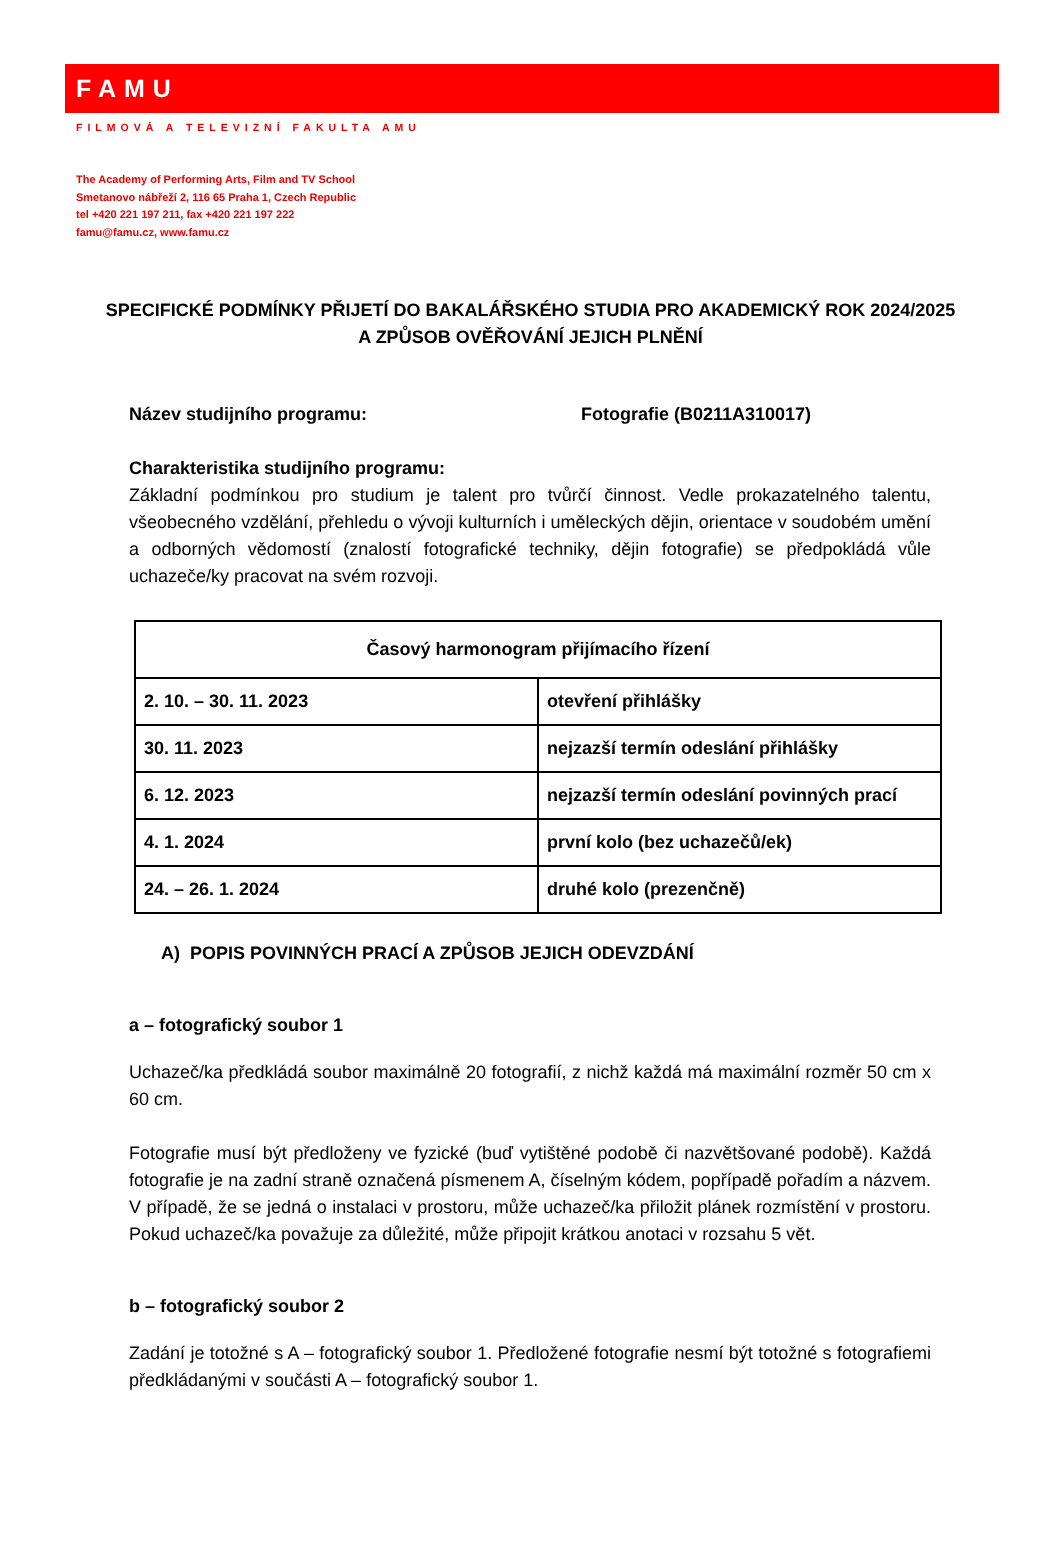FAMU
FILMOVÁ A TELEVIZNÍ FAKULTA AMU
The Academy of Performing Arts, Film and TV School
Smetanovo nábřeží 2, 116 65 Praha 1, Czech Republic
tel +420 221 197 211, fax +420 221 197 222
famu@famu.cz, www.famu.cz
SPECIFICKÉ PODMÍNKY PŘIJETÍ DO BAKALÁŘSKÉHO STUDIA PRO AKADEMICKÝ ROK 2024/2025 A ZPŮSOB OVĚŘOVÁNÍ JEJICH PLNĚNÍ
Název studijního programu: Fotografie (B0211A310017)
Charakteristika studijního programu:
Základní podmínkou pro studium je talent pro tvůrčí činnost. Vedle prokazatelného talentu, všeobecného vzdělání, přehledu o vývoji kulturních i uměleckých dějin, orientace v soudobém umění a odborných vědomostí (znalostí fotografické techniky, dějin fotografie) se předpokládá vůle uchazeče/ky pracovat na svém rozvoji.
| Časový harmonogram přijímacího řízení | |
| --- | --- |
| 2. 10. – 30. 11. 2023 | otevření přihlášky |
| 30. 11. 2023 | nejzazší termín odeslání přihlášky |
| 6. 12. 2023 | nejzazší termín odeslání povinných prací |
| 4. 1. 2024 | první kolo (bez uchazečů/ek) |
| 24. – 26. 1. 2024 | druhé kolo (prezenčně) |
A) POPIS POVINNÝCH PRACÍ A ZPŮSOB JEJICH ODEVZDÁNÍ
a – fotografický soubor 1
Uchazeč/ka předkládá soubor maximálně 20 fotografií, z nichž každá má maximální rozměr 50 cm x 60 cm.
Fotografie musí být předloženy ve fyzické (buď vytištěné podobě či nazvětšované podobě). Každá fotografie je na zadní straně označená písmenem A, číselným kódem, popřípadě pořadím a názvem. V případě, že se jedná o instalaci v prostoru, může uchazeč/ka přiložit plánek rozmístění v prostoru. Pokud uchazeč/ka považuje za důležité, může připojit krátkou anotaci v rozsahu 5 vět.
b – fotografický soubor 2
Zadání je totožné s A – fotografický soubor 1. Předložené fotografie nesmí být totožné s fotografiemi předkládanými v součásti A – fotografický soubor 1.